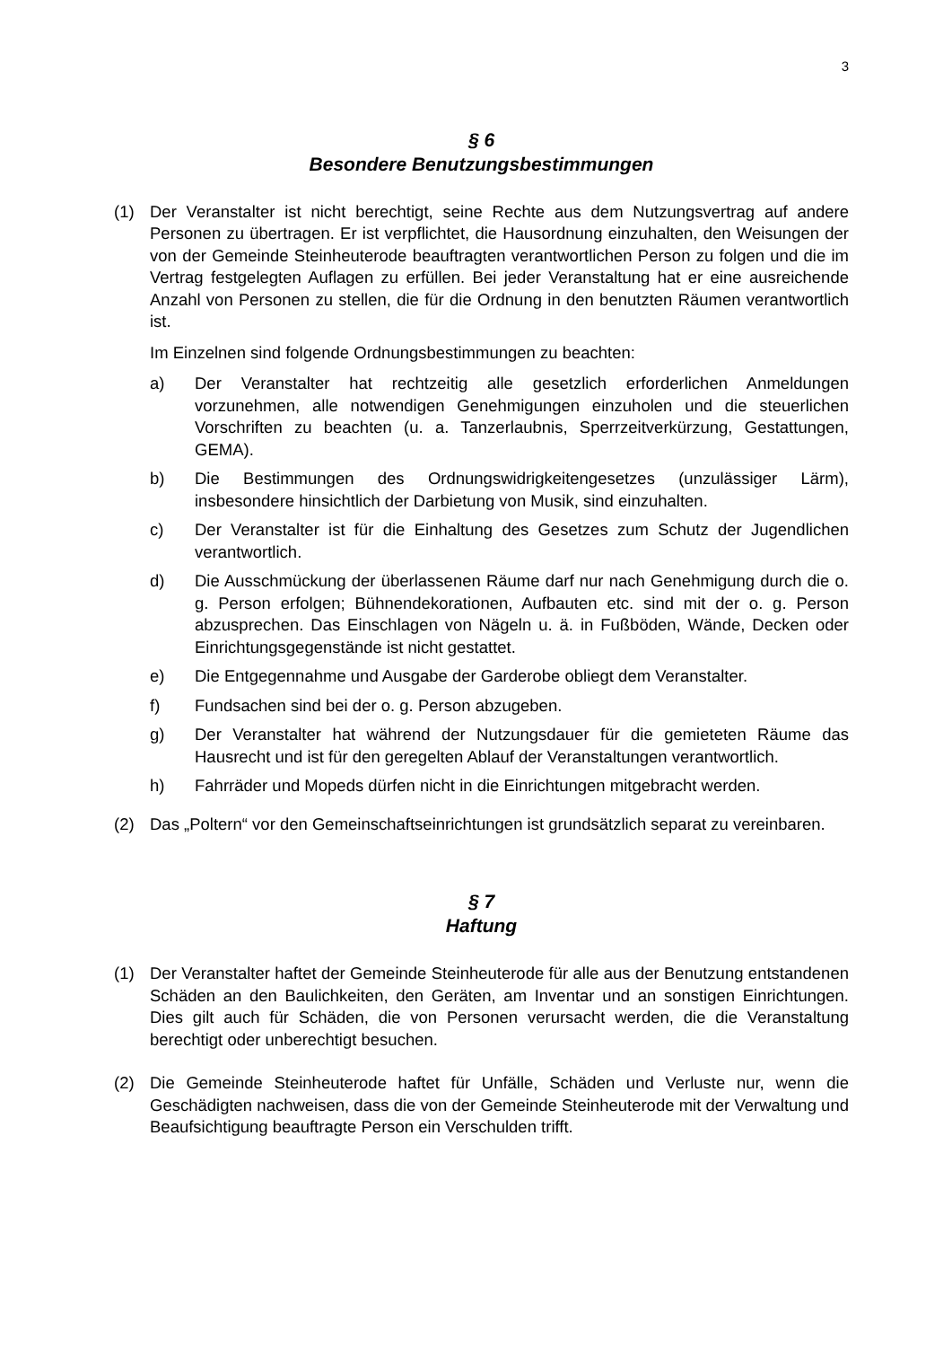3
§ 6
Besondere Benutzungsbestimmungen
(1) Der Veranstalter ist nicht berechtigt, seine Rechte aus dem Nutzungsvertrag auf andere Personen zu übertragen. Er ist verpflichtet, die Hausordnung einzuhalten, den Weisungen der von der Gemeinde Steinheuterode beauftragten verantwortlichen Person zu folgen und die im Vertrag festgelegten Auflagen zu erfüllen. Bei jeder Veranstaltung hat er eine ausreichende Anzahl von Personen zu stellen, die für die Ordnung in den benutzten Räumen verantwortlich ist.
Im Einzelnen sind folgende Ordnungsbestimmungen zu beachten:
a) Der Veranstalter hat rechtzeitig alle gesetzlich erforderlichen Anmeldungen vorzunehmen, alle notwendigen Genehmigungen einzuholen und die steuerlichen Vorschriften zu beachten (u. a. Tanzerlaubnis, Sperrzeitverkürzung, Gestattungen, GEMA).
b) Die Bestimmungen des Ordnungswidrigkeitengesetzes (unzulässiger Lärm), insbesondere hinsichtlich der Darbietung von Musik, sind einzuhalten.
c) Der Veranstalter ist für die Einhaltung des Gesetzes zum Schutz der Jugendlichen verantwortlich.
d) Die Ausschmückung der überlassenen Räume darf nur nach Genehmigung durch die o. g. Person erfolgen; Bühnendekorationen, Aufbauten etc. sind mit der o. g. Person abzusprechen. Das Einschlagen von Nägeln u. ä. in Fußböden, Wände, Decken oder Einrichtungsgegenstände ist nicht gestattet.
e) Die Entgegennahme und Ausgabe der Garderobe obliegt dem Veranstalter.
f) Fundsachen sind bei der o. g. Person abzugeben.
g) Der Veranstalter hat während der Nutzungsdauer für die gemieteten Räume das Hausrecht und ist für den geregelten Ablauf der Veranstaltungen verantwortlich.
h) Fahrräder und Mopeds dürfen nicht in die Einrichtungen mitgebracht werden.
(2) Das „Poltern“ vor den Gemeinschaftseinrichtungen ist grundsätzlich separat zu vereinbaren.
§ 7
Haftung
(1) Der Veranstalter haftet der Gemeinde Steinheuterode für alle aus der Benutzung entstandenen Schäden an den Baulichkeiten, den Geräten, am Inventar und an sonstigen Einrichtungen. Dies gilt auch für Schäden, die von Personen verursacht werden, die die Veranstaltung berechtigt oder unberechtigt besuchen.
(2) Die Gemeinde Steinheuterode haftet für Unfälle, Schäden und Verluste nur, wenn die Geschädigten nachweisen, dass die von der Gemeinde Steinheuterode mit der Verwaltung und Beaufsichtigung beauftragte Person ein Verschulden trifft.